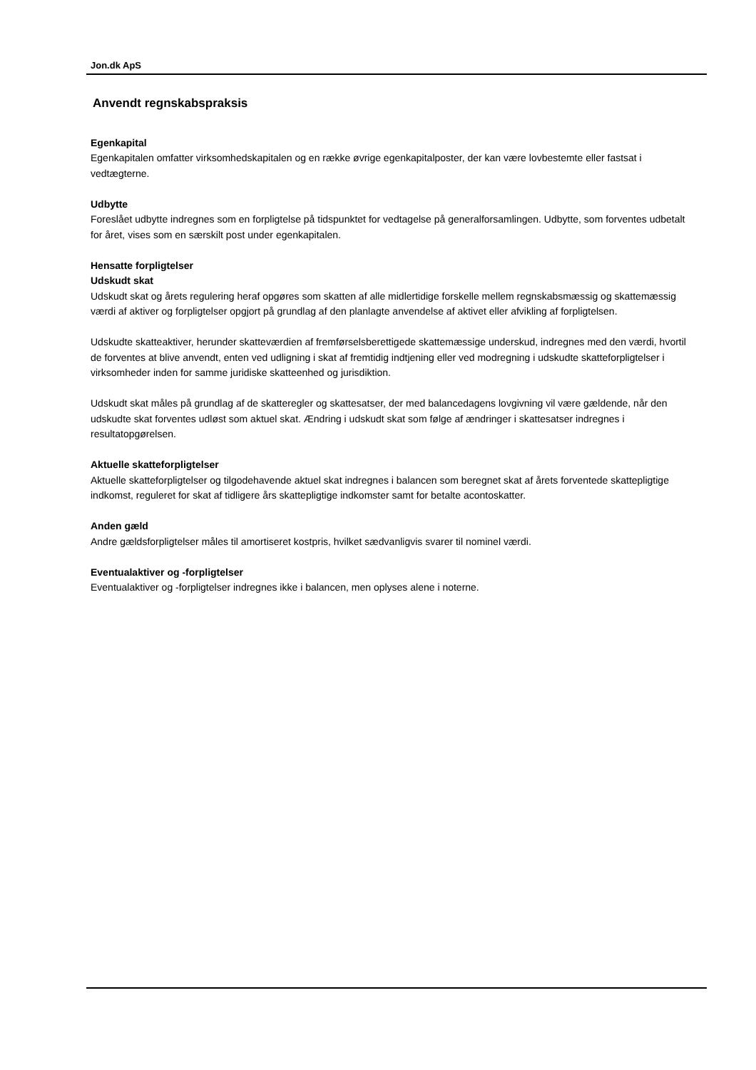Jon.dk ApS
Anvendt regnskabspraksis
Egenkapital
Egenkapitalen omfatter virksomhedskapitalen og en række øvrige egenkapitalposter, der kan være lovbestemte eller fastsat i vedtægterne.
Udbytte
Foreslået udbytte indregnes som en forpligtelse på tidspunktet for vedtagelse på generalforsamlingen. Udbytte, som forventes udbetalt for året, vises som en særskilt post under egenkapitalen.
Hensatte forpligtelser
Udskudt skat
Udskudt skat og årets regulering heraf opgøres som skatten af alle midlertidige forskelle mellem regnskabsmæssig og skattemæssig værdi af aktiver og forpligtelser opgjort på grundlag af den planlagte anvendelse af aktivet eller afvikling af forpligtelsen.
Udskudte skatteaktiver, herunder skatteværdien af fremførselsberettigede skattemæssige underskud, indregnes med den værdi, hvortil de forventes at blive anvendt, enten ved udligning i skat af fremtidig indtjening eller ved modregning i udskudte skatteforpligtelser i virksomheder inden for samme juridiske skatteenhed og jurisdiktion.
Udskudt skat måles på grundlag af de skatteregler og skattesatser, der med balancedagens lovgivning vil være gældende, når den udskudte skat forventes udløst som aktuel skat. Ændring i udskudt skat som følge af ændringer i skattesatser indregnes i resultatopgørelsen.
Aktuelle skatteforpligtelser
Aktuelle skatteforpligtelser og tilgodehavende aktuel skat indregnes i balancen som beregnet skat af årets forventede skattepligtige indkomst, reguleret for skat af tidligere års skattepligtige indkomster samt for betalte acontoskatter.
Anden gæld
Andre gældsforpligtelser måles til amortiseret kostpris, hvilket sædvanligvis svarer til nominel værdi.
Eventualaktiver og -forpligtelser
Eventualaktiver og -forpligtelser indregnes ikke i balancen, men oplyses alene i noterne.